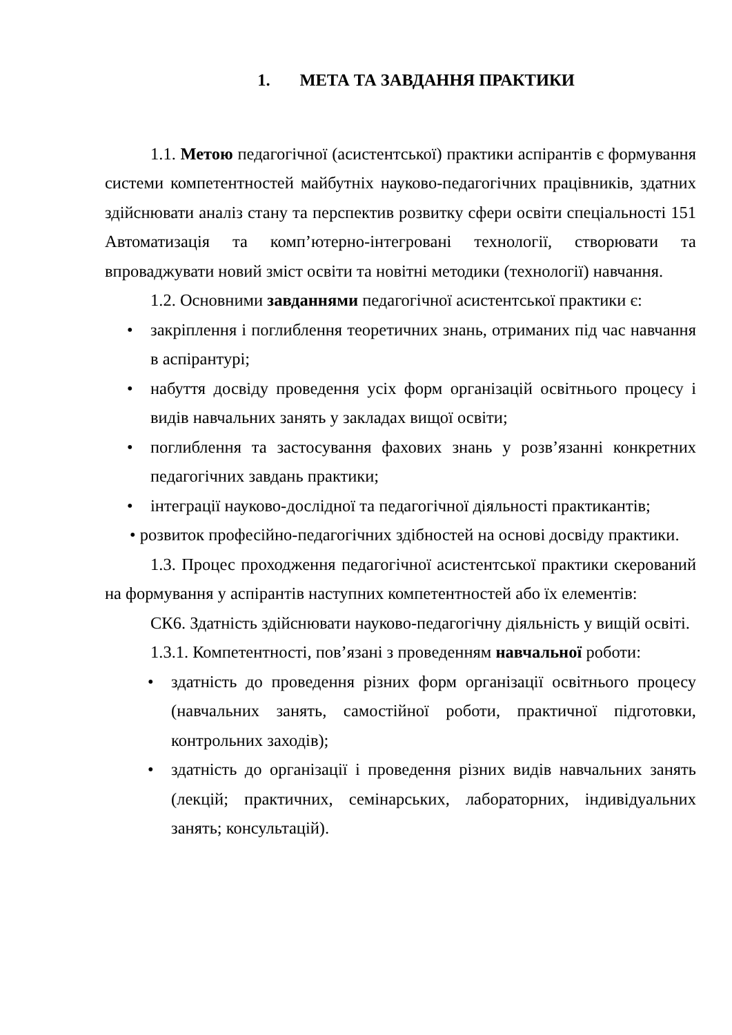1. МЕТА ТА ЗАВДАННЯ ПРАКТИКИ
1.1. Метою педагогічної (асистентської) практики аспірантів є формування системи компетентностей майбутніх науково-педагогічних працівників, здатних здійснювати аналіз стану та перспектив розвитку сфери освіти спеціальності 151 Автоматизація та комп’ютерно-інтегровані технології, створювати та впроваджувати новий зміст освіти та новітні методики (технології) навчання.
1.2. Основними завданнями педагогічної асистентської практики є:
• закріплення і поглиблення теоретичних знань, отриманих під час навчання в аспірантурі;
• набуття досвіду проведення усіх форм організацій освітнього процесу і видів навчальних занять у закладах вищої освіти;
• поглиблення та застосування фахових знань у розв’язанні конкретних педагогічних завдань практики;
• інтеграції науково-дослідної та педагогічної діяльності практикантів;
• розвиток професійно-педагогічних здібностей на основі досвіду практики.
1.3. Процес проходження педагогічної асистентської практики скерований на формування у аспірантів наступних компетентностей або їх елементів:
СК6. Здатність здійснювати науково-педагогічну діяльність у вищій освіті.
1.3.1. Компетентності, пов’язані з проведенням навчальної роботи:
• здатність до проведення різних форм організації освітнього процесу (навчальних занять, самостійної роботи, практичної підготовки, контрольних заходів);
• здатність до організації і проведення різних видів навчальних занять (лекцій; практичних, семінарських, лабораторних, індивідуальних занять; консультацій).